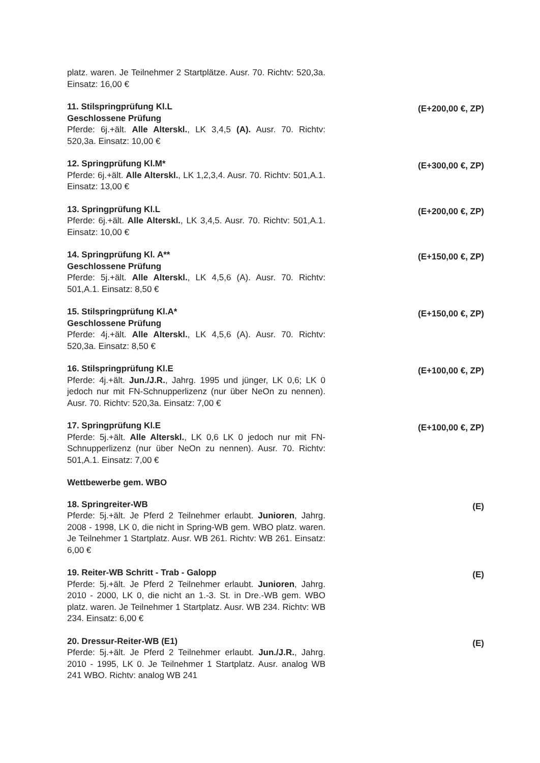platz. waren. Je Teilnehmer 2 Startplätze. Ausr. 70. Richtv: 520,3a. Einsatz: 16,00 €
11. Stilspringprüfung Kl.L
Geschlossene Prüfung
Pferde: 6j.+ält. Alle Alterskl., LK 3,4,5 (A). Ausr. 70. Richtv: 520,3a. Einsatz: 10,00 €
(E+200,00 €, ZP)
12. Springprüfung Kl.M*
Pferde: 6j.+ält. Alle Alterskl., LK 1,2,3,4. Ausr. 70. Richtv: 501,A.1. Einsatz: 13,00 €
(E+300,00 €, ZP)
13. Springprüfung Kl.L
Pferde: 6j.+ält. Alle Alterskl., LK 3,4,5. Ausr. 70. Richtv: 501,A.1. Einsatz: 10,00 €
(E+200,00 €, ZP)
14. Springprüfung Kl. A**
Geschlossene Prüfung
Pferde: 5j.+ält. Alle Alterskl., LK 4,5,6 (A). Ausr. 70. Richtv: 501,A.1. Einsatz: 8,50 €
(E+150,00 €, ZP)
15. Stilspringprüfung Kl.A*
Geschlossene Prüfung
Pferde: 4j.+ält. Alle Alterskl., LK 4,5,6 (A). Ausr. 70. Richtv: 520,3a. Einsatz: 8,50 €
(E+150,00 €, ZP)
16. Stilspringprüfung Kl.E
Pferde: 4j.+ält. Jun./J.R., Jahrg. 1995 und jünger, LK 0,6; LK 0 jedoch nur mit FN-Schnupperlizenz (nur über NeOn zu nennen). Ausr. 70. Richtv: 520,3a. Einsatz: 7,00 €
(E+100,00 €, ZP)
17. Springprüfung Kl.E
Pferde: 5j.+ält. Alle Alterskl., LK 0,6 LK 0 jedoch nur mit FN-Schnupperlizenz (nur über NeOn zu nennen). Ausr. 70. Richtv: 501,A.1. Einsatz: 7,00 €
(E+100,00 €, ZP)
Wettbewerbe gem. WBO
18. Springreiter-WB
Pferde: 5j.+ält. Je Pferd 2 Teilnehmer erlaubt. Junioren, Jahrg. 2008 - 1998, LK 0, die nicht in Spring-WB gem. WBO platz. waren. Je Teilnehmer 1 Startplatz. Ausr. WB 261. Richtv: WB 261. Einsatz: 6,00 €
(E)
19. Reiter-WB Schritt - Trab - Galopp
Pferde: 5j.+ält. Je Pferd 2 Teilnehmer erlaubt. Junioren, Jahrg. 2010 - 2000, LK 0, die nicht an 1.-3. St. in Dre.-WB gem. WBO platz. waren. Je Teilnehmer 1 Startplatz. Ausr. WB 234. Richtv: WB 234. Einsatz: 6,00 €
(E)
20. Dressur-Reiter-WB (E1)
Pferde: 5j.+ält. Je Pferd 2 Teilnehmer erlaubt. Jun./J.R., Jahrg. 2010 - 1995, LK 0. Je Teilnehmer 1 Startplatz. Ausr. analog WB 241 WBO. Richtv: analog WB 241
(E)